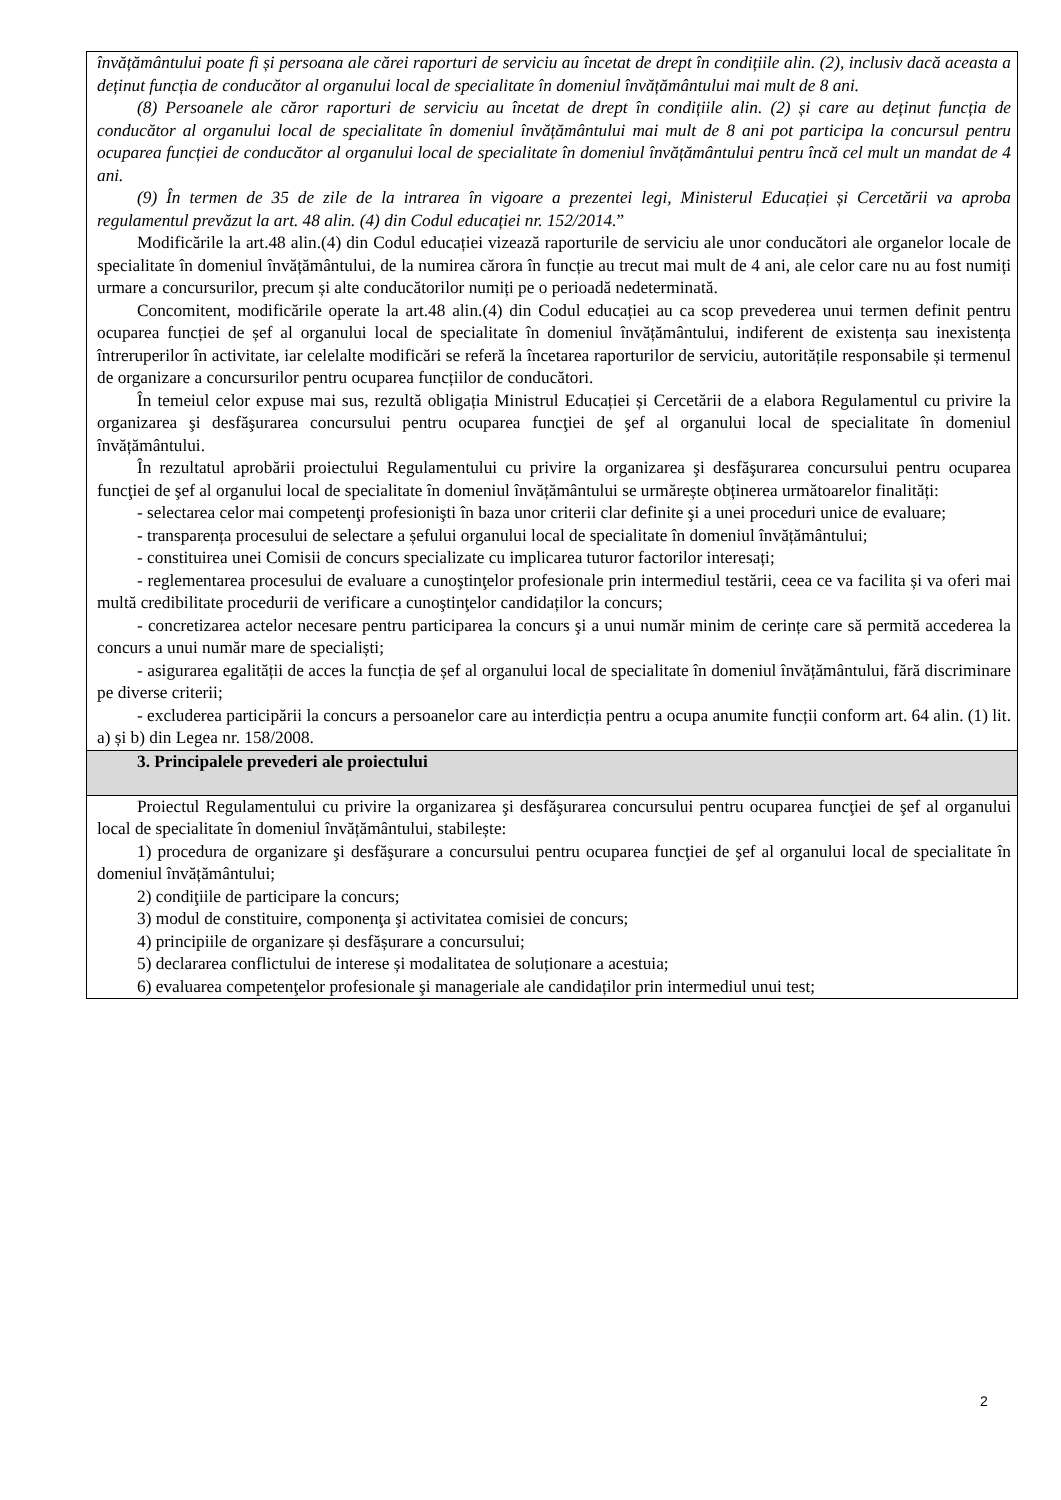învățământului poate fi și persoana ale cărei raporturi de serviciu au încetat de drept în condițiile alin. (2), inclusiv dacă aceasta a deținut funcția de conducător al organului local de specialitate în domeniul învățământului mai mult de 8 ani.
(8) Persoanele ale căror raporturi de serviciu au încetat de drept în condițiile alin. (2) și care au deținut funcția de conducător al organului local de specialitate în domeniul învățământului mai mult de 8 ani pot participa la concursul pentru ocuparea funcției de conducător al organului local de specialitate în domeniul învățământului pentru încă cel mult un mandat de 4 ani.
(9) În termen de 35 de zile de la intrarea în vigoare a prezentei legi, Ministerul Educației și Cercetării va aproba regulamentul prevăzut la art. 48 alin. (4) din Codul educației nr. 152/2014.”
Modificările la art.48 alin.(4) din Codul educației vizează raporturile de serviciu ale unor conducători ale organelor locale de specialitate în domeniul învățământului, de la numirea cărora în funcție au trecut mai mult de 4 ani, ale celor care nu au fost numiți urmare a concursurilor, precum și alte conducătorilor numiți pe o perioadă nedeterminată.
Concomitent, modificările operate la art.48 alin.(4) din Codul educației au ca scop prevederea unui termen definit pentru ocuparea funcției de șef al organului local de specialitate în domeniul învățământului, indiferent de existența sau inexistența întreruperilor în activitate, iar celelalte modificări se referă la încetarea raporturilor de serviciu, autoritățile responsabile și termenul de organizare a concursurilor pentru ocuparea funcțiilor de conducători.
În temeiul celor expuse mai sus, rezultă obligația Ministrul Educației și Cercetării de a elabora Regulamentul cu privire la organizarea şi desfăşurarea concursului pentru ocuparea funcţiei de şef al organului local de specialitate în domeniul învățământului.
În rezultatul aprobării proiectului Regulamentului cu privire la organizarea şi desfăşurarea concursului pentru ocuparea funcţiei de şef al organului local de specialitate în domeniul învățământului se urmărește obținerea următoarelor finalități:
- selectarea celor mai competenţi profesionişti în baza unor criterii clar definite şi a unei proceduri unice de evaluare;
- transparența procesului de selectare a șefului organului local de specialitate în domeniul învățământului;
- constituirea unei Comisii de concurs specializate cu implicarea tuturor factorilor interesați;
- reglementarea procesului de evaluare a cunoştinţelor profesionale prin intermediul testării, ceea ce va facilita și va oferi mai multă credibilitate procedurii de verificare a cunoştinţelor candidaților la concurs;
- concretizarea actelor necesare pentru participarea la concurs şi a unui număr minim de cerințe care să permită accederea la concurs a unui număr mare de specialiști;
- asigurarea egalității de acces la funcția de șef al organului local de specialitate în domeniul învățământului, fără discriminare pe diverse criterii;
- excluderea participării la concurs a persoanelor care au interdicția pentru a ocupa anumite funcții conform art. 64 alin. (1) lit. a) și b) din Legea nr. 158/2008.
3. Principalele prevederi ale proiectului
Proiectul Regulamentului cu privire la organizarea şi desfăşurarea concursului pentru ocuparea funcţiei de şef al organului local de specialitate în domeniul învățământului, stabilește:
1) procedura de organizare şi desfăşurare a concursului pentru ocuparea funcţiei de şef al organului local de specialitate în domeniul învățământului;
2) condiţiile de participare la concurs;
3) modul de constituire, componenţa şi activitatea comisiei de concurs;
4) principiile de organizare și desfășurare a concursului;
5) declararea conflictului de interese și modalitatea de soluționare a acestuia;
6) evaluarea competenţelor profesionale şi manageriale ale candidaților prin intermediul unui test;
2